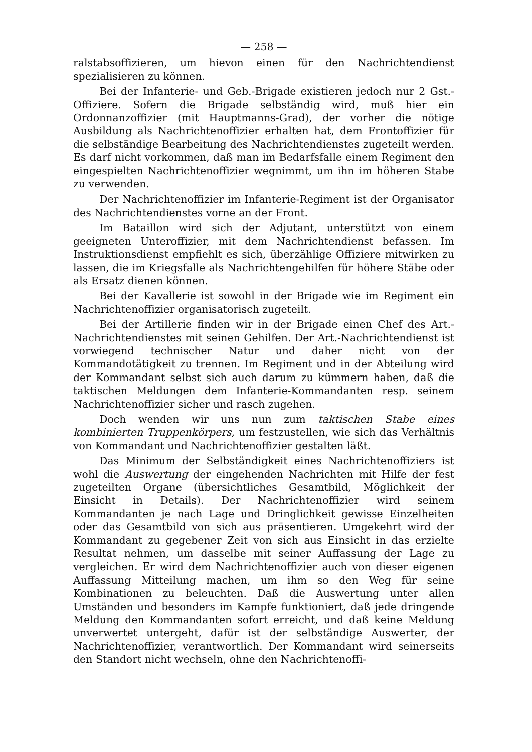— 258 —
ralstabsoffizieren, um hievon einen für den Nachrichtendienst spezialisieren zu können.
Bei der Infanterie- und Geb.-Brigade existieren jedoch nur 2 Gst.-Offiziere. Sofern die Brigade selbständig wird, muß hier ein Ordonnanzoffizier (mit Hauptmanns-Grad), der vorher die nötige Ausbildung als Nachrichtenoffizier erhalten hat, dem Frontoffizier für die selbständige Bearbeitung des Nachrichtendienstes zugeteilt werden. Es darf nicht vorkommen, daß man im Bedarfsfalle einem Regiment den eingespielten Nachrichtenoffizier wegnimmt, um ihn im höheren Stabe zu verwenden.
Der Nachrichtenoffizier im Infanterie-Regiment ist der Organisator des Nachrichtendienstes vorne an der Front.
Im Bataillon wird sich der Adjutant, unterstützt von einem geeigneten Unteroffizier, mit dem Nachrichtendienst befassen. Im Instruktionsdienst empfiehlt es sich, überzählige Offiziere mitwirken zu lassen, die im Kriegsfalle als Nachrichtengehilfen für höhere Stäbe oder als Ersatz dienen können.
Bei der Kavallerie ist sowohl in der Brigade wie im Regiment ein Nachrichtenoffizier organisatorisch zugeteilt.
Bei der Artillerie finden wir in der Brigade einen Chef des Art.-Nachrichtendienstes mit seinen Gehilfen. Der Art.-Nachrichtendienst ist vorwiegend technischer Natur und daher nicht von der Kommandotätigkeit zu trennen. Im Regiment und in der Abteilung wird der Kommandant selbst sich auch darum zu kümmern haben, daß die taktischen Meldungen dem Infanterie-Kommandanten resp. seinem Nachrichtenoffizier sicher und rasch zugehen.
Doch wenden wir uns nun zum taktischen Stabe eines kombinierten Truppenkörpers, um festzustellen, wie sich das Verhältnis von Kommandant und Nachrichtenoffizier gestalten läßt.
Das Minimum der Selbständigkeit eines Nachrichtenoffiziers ist wohl die Auswertung der eingehenden Nachrichten mit Hilfe der fest zugeteilten Organe (übersichtliches Gesamtbild, Möglichkeit der Einsicht in Details). Der Nachrichtenoffizier wird seinem Kommandanten je nach Lage und Dringlichkeit gewisse Einzelheiten oder das Gesamtbild von sich aus präsentieren. Umgekehrt wird der Kommandant zu gegebener Zeit von sich aus Einsicht in das erzielte Resultat nehmen, um dasselbe mit seiner Auffassung der Lage zu vergleichen. Er wird dem Nachrichtenoffizier auch von dieser eigenen Auffassung Mitteilung machen, um ihm so den Weg für seine Kombinationen zu beleuchten. Daß die Auswertung unter allen Umständen und besonders im Kampfe funktioniert, daß jede dringende Meldung den Kommandanten sofort erreicht, und daß keine Meldung unverwertet untergeht, dafür ist der selbständige Auswerter, der Nachrichtenoffizier, verantwortlich. Der Kommandant wird seinerseits den Standort nicht wechseln, ohne den Nachrichtenoffi-